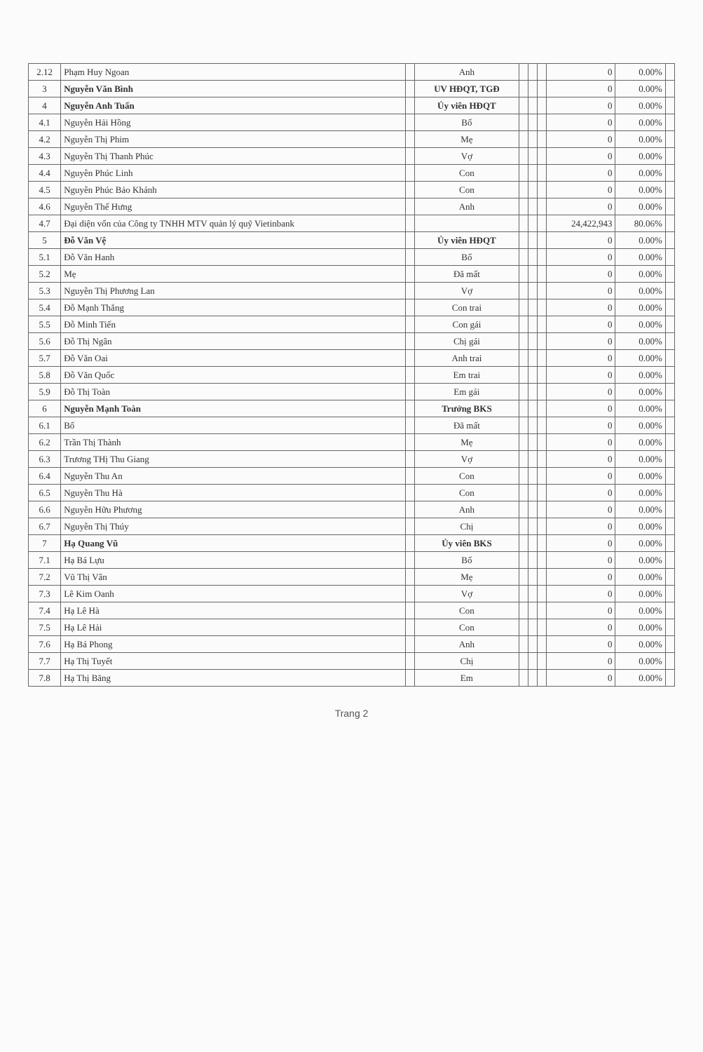| 2.12 | Phạm Huy Ngoan | | Anh | | | | 0 | 0.00% | |
| 3 | Nguyễn Văn Bình | | UV HĐQT, TGĐ | | | | 0 | 0.00% | |
| 4 | Nguyễn Anh Tuấn | | Ủy viên HĐQT | | | | 0 | 0.00% | |
| 4.1 | Nguyễn Hải Hồng | | Bố | | | | 0 | 0.00% | |
| 4.2 | Nguyễn Thị Phim | | Mẹ | | | | 0 | 0.00% | |
| 4.3 | Nguyễn Thị Thanh Phúc | | Vợ | | | | 0 | 0.00% | |
| 4.4 | Nguyễn Phúc Linh | | Con | | | | 0 | 0.00% | |
| 4.5 | Nguyễn Phúc Bảo Khánh | | Con | | | | 0 | 0.00% | |
| 4.6 | Nguyễn Thế Hưng | | Anh | | | | 0 | 0.00% | |
| 4.7 | Đại diện vốn của Công ty TNHH MTV quản lý quỹ Vietinbank | | | | | | 24,422,943 | 80.06% | |
| 5 | Đỗ Văn Vệ | | Ủy viên HĐQT | | | | 0 | 0.00% | |
| 5.1 | Đỗ Văn Hanh | | Bố | | | | 0 | 0.00% | |
| 5.2 | Mẹ | | Đã mất | | | | 0 | 0.00% | |
| 5.3 | Nguyễn Thị Phương Lan | | Vợ | | | | 0 | 0.00% | |
| 5.4 | Đỗ Mạnh Thắng | | Con trai | | | | 0 | 0.00% | |
| 5.5 | Đỗ Minh Tiến | | Con gái | | | | 0 | 0.00% | |
| 5.6 | Đỗ Thị Ngân | | Chị gái | | | | 0 | 0.00% | |
| 5.7 | Đỗ Văn Oai | | Anh trai | | | | 0 | 0.00% | |
| 5.8 | Đỗ Văn Quốc | | Em trai | | | | 0 | 0.00% | |
| 5.9 | Đỗ Thị Toàn | | Em gái | | | | 0 | 0.00% | |
| 6 | Nguyễn Mạnh Toàn | | Trưởng BKS | | | | 0 | 0.00% | |
| 6.1 | Bố | | Đã mất | | | | 0 | 0.00% | |
| 6.2 | Trần Thị Thành | | Mẹ | | | | 0 | 0.00% | |
| 6.3 | Trương THị Thu Giang | | Vợ | | | | 0 | 0.00% | |
| 6.4 | Nguyễn Thu An | | Con | | | | 0 | 0.00% | |
| 6.5 | Nguyễn Thu Hà | | Con | | | | 0 | 0.00% | |
| 6.6 | Nguyễn Hữu Phương | | Anh | | | | 0 | 0.00% | |
| 6.7 | Nguyễn Thị Thúy | | Chị | | | | 0 | 0.00% | |
| 7 | Hạ Quang Vũ | | Ủy viên BKS | | | | 0 | 0.00% | |
| 7.1 | Hạ Bá Lựu | | Bố | | | | 0 | 0.00% | |
| 7.2 | Vũ Thị Vân | | Mẹ | | | | 0 | 0.00% | |
| 7.3 | Lê Kim Oanh | | Vợ | | | | 0 | 0.00% | |
| 7.4 | Hạ Lê Hà | | Con | | | | 0 | 0.00% | |
| 7.5 | Hạ Lê Hải | | Con | | | | 0 | 0.00% | |
| 7.6 | Hạ Bá Phong | | Anh | | | | 0 | 0.00% | |
| 7.7 | Hạ Thị Tuyết | | Chị | | | | 0 | 0.00% | |
| 7.8 | Hạ Thị Băng | | Em | | | | 0 | 0.00% | |
Trang 2